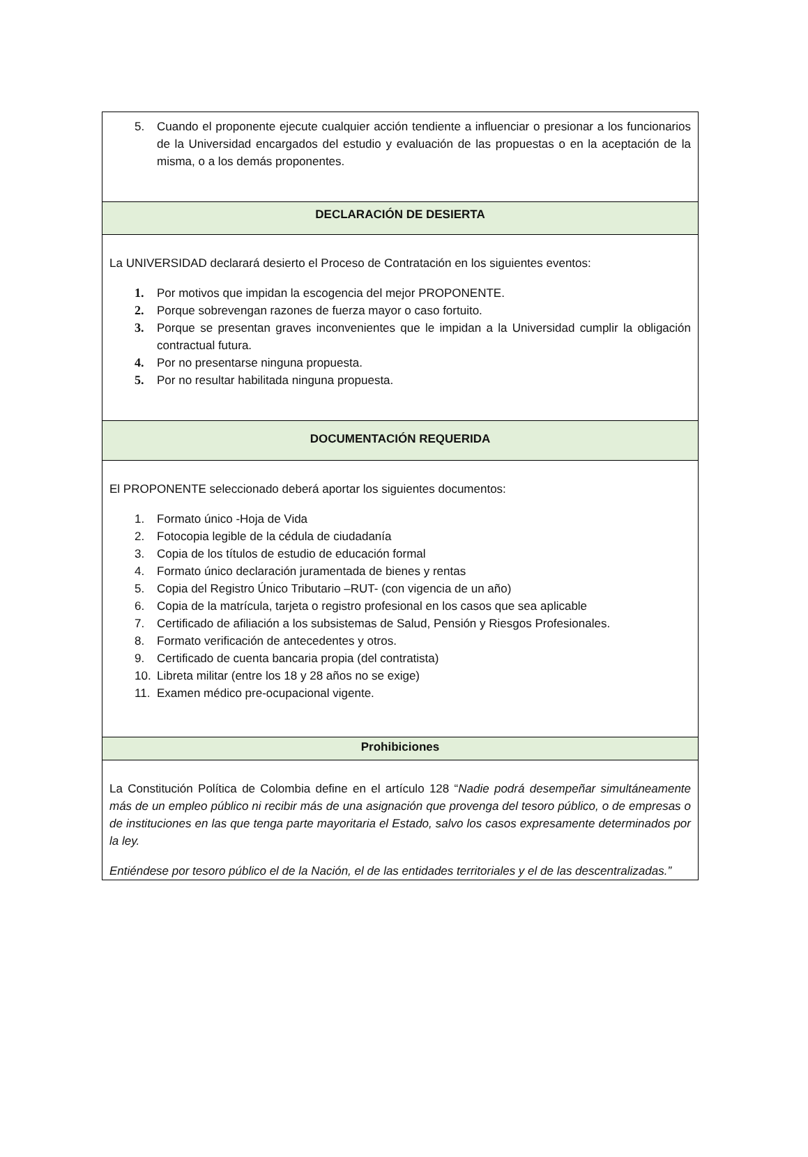| 5. Cuando el proponente ejecute cualquier acción tendiente a influenciar o presionar a los funcionarios de la Universidad encargados del estudio y evaluación de las propuestas o en la aceptación de la misma, o a los demás proponentes. |
| DECLARACIÓN DE DESIERTA |
| La UNIVERSIDAD declarará desierto el Proceso de Contratación en los siguientes eventos: 1. Por motivos que impidan la escogencia del mejor PROPONENTE. 2. Porque sobrevengan razones de fuerza mayor o caso fortuito. 3. Porque se presentan graves inconvenientes que le impidan a la Universidad cumplir la obligación contractual futura. 4. Por no presentarse ninguna propuesta. 5. Por no resultar habilitada ninguna propuesta. |
| DOCUMENTACIÓN REQUERIDA |
| El PROPONENTE seleccionado deberá aportar los siguientes documentos: 1. Formato único -Hoja de Vida 2. Fotocopia legible de la cédula de ciudadanía 3. Copia de los títulos de estudio de educación formal 4. Formato único declaración juramentada de bienes y rentas 5. Copia del Registro Único Tributario –RUT- (con vigencia de un año) 6. Copia de la matrícula, tarjeta o registro profesional en los casos que sea aplicable 7. Certificado de afiliación a los subsistemas de Salud, Pensión y Riesgos Profesionales. 8. Formato verificación de antecedentes y otros. 9. Certificado de cuenta bancaria propia (del contratista) 10. Libreta militar (entre los 18 y 28 años no se exige) 11. Examen médico pre-ocupacional vigente. |
| Prohibiciones |
| La Constitución Política de Colombia define en el artículo 128 “ Nadie podrá desempeñar simultáneamente más de un empleo público ni recibir más de una asignación que provenga del tesoro público, o de empresas o de instituciones en las que tenga parte mayoritaria el Estado, salvo los casos expresamente determinados por la ley. Entiéndese por tesoro público el de la Nación, el de las entidades territoriales y el de las descentralizadas.” |